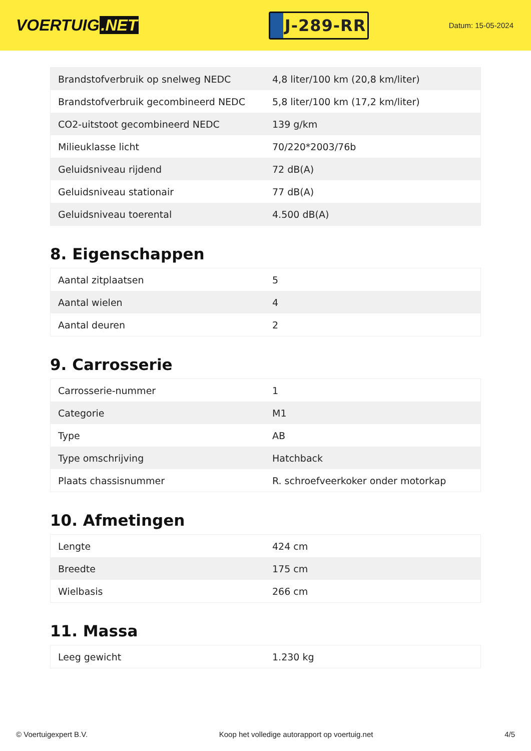VOERTUIG.NET
J-289-RR
Datum: 15-05-2024
| Brandstofverbruik op snelweg NEDC | 4,8 liter/100 km (20,8 km/liter) |
| Brandstofverbruik gecombineerd NEDC | 5,8 liter/100 km (17,2 km/liter) |
| CO2-uitstoot gecombineerd NEDC | 139 g/km |
| Milieuklasse licht | 70/220*2003/76b |
| Geluidsniveau rijdend | 72 dB(A) |
| Geluidsniveau stationair | 77 dB(A) |
| Geluidsniveau toerental | 4.500 dB(A) |
8. Eigenschappen
| Aantal zitplaatsen | 5 |
| Aantal wielen | 4 |
| Aantal deuren | 2 |
9. Carrosserie
| Carrosserie-nummer | 1 |
| Categorie | M1 |
| Type | AB |
| Type omschrijving | Hatchback |
| Plaats chassisnummer | R. schroefveerkoker onder motorkap |
10. Afmetingen
| Lengte | 424 cm |
| Breedte | 175 cm |
| Wielbasis | 266 cm |
11. Massa
| Leeg gewicht | 1.230 kg |
© Voertuigexpert B.V. Koop het volledige autorapport op voertuig.net 4/5